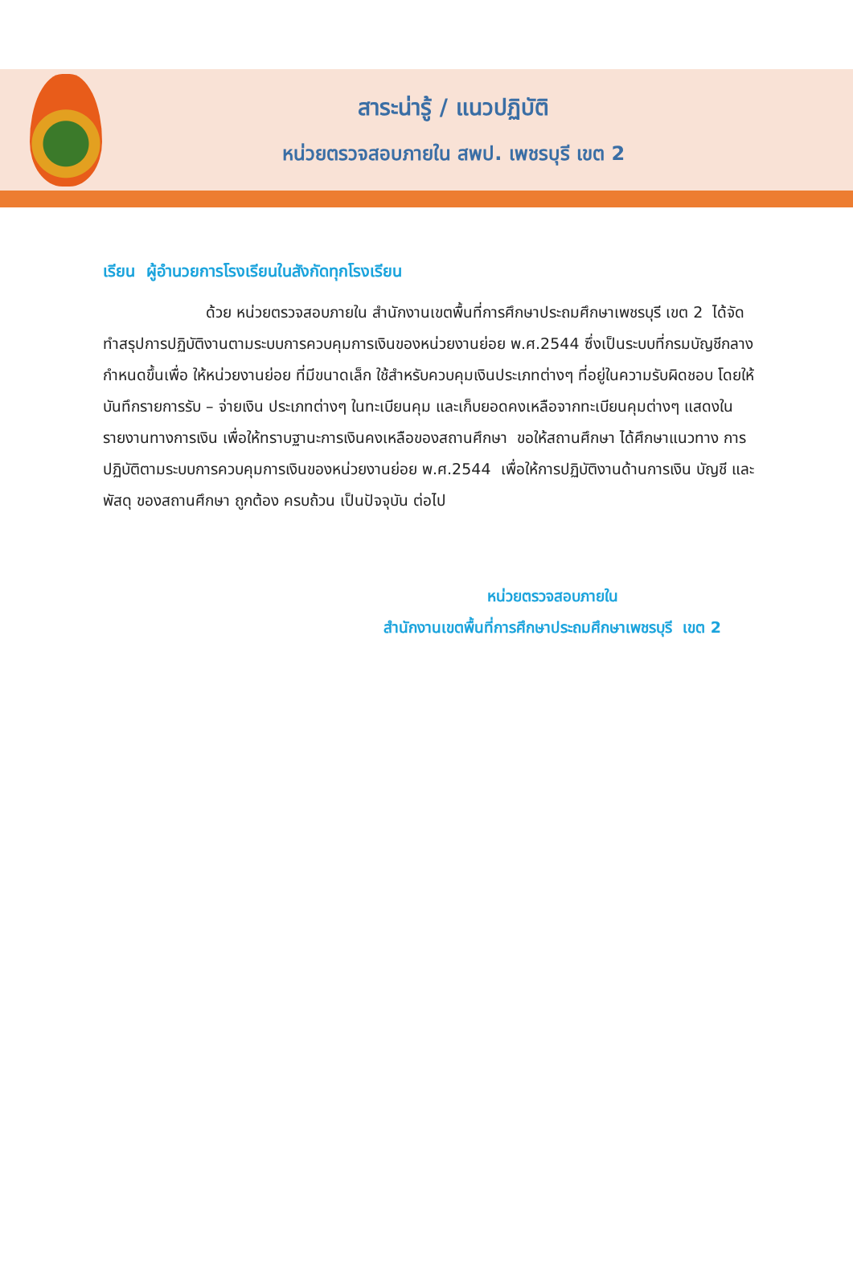สาระน่ารู้ / แนวปฏิบัติ
หน่วยตรวจสอบภายใน สพป. เพชรบุรี เขต 2
เรียน ผู้อำนวยการโรงเรียนในสังกัดทุกโรงเรียน
ด้วย หน่วยตรวจสอบภายใน สำนักงานเขตพื้นที่การศึกษาประถมศึกษาเพชรบุรี เขต 2 ได้จัดทำสรุปการปฏิบัติงานตามระบบการควบคุมการเงินของหน่วยงานย่อย พ.ศ.2544 ซึ่งเป็นระบบที่กรมบัญชีกลาง กำหนดขึ้นเพื่อ ให้หน่วยงานย่อย ที่มีขนาดเล็ก ใช้สำหรับควบคุมเงินประเภทต่างๆ ที่อยู่ในความรับผิดชอบ โดยให้บันทึกรายการรับ – จ่ายเงิน ประเภทต่างๆ ในทะเบียนคุม และเก็บยอดคงเหลือจากทะเบียนคุมต่างๆ แสดงในรายงานทางการเงิน เพื่อให้ทราบฐานะการเงินคงเหลือของสถานศึกษา ขอให้สถานศึกษา ได้ศึกษาแนวทาง การปฏิบัติตามระบบการควบคุมการเงินของหน่วยงานย่อย พ.ศ.2544 เพื่อให้การปฏิบัติงานด้านการเงิน บัญชี และพัสดุ ของสถานศึกษา ถูกต้อง ครบถ้วน เป็นปัจจุบัน ต่อไป
หน่วยตรวจสอบภายใน
สำนักงานเขตพื้นที่การศึกษาประถมศึกษาเพชรบุรี เขต 2